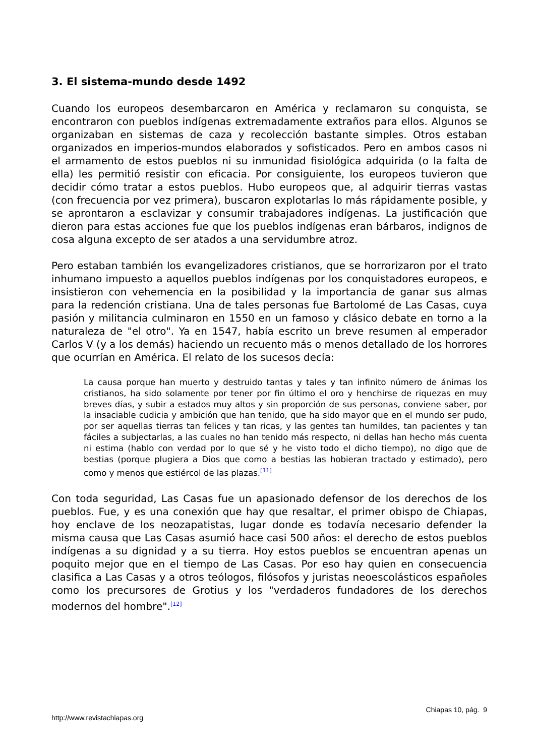3. El sistema-mundo desde 1492
Cuando los europeos desembarcaron en América y reclamaron su conquista, se encontraron con pueblos indígenas extremadamente extraños para ellos. Algunos se organizaban en sistemas de caza y recolección bastante simples. Otros estaban organizados en imperios-mundos elaborados y sofisticados. Pero en ambos casos ni el armamento de estos pueblos ni su inmunidad fisiológica adquirida (o la falta de ella) les permitió resistir con eficacia. Por consiguiente, los europeos tuvieron que decidir cómo tratar a estos pueblos. Hubo europeos que, al adquirir tierras vastas (con frecuencia por vez primera), buscaron explotarlas lo más rápidamente posible, y se aprontaron a esclavizar y consumir trabajadores indígenas. La justificación que dieron para estas acciones fue que los pueblos indígenas eran bárbaros, indignos de cosa alguna excepto de ser atados a una servidumbre atroz.
Pero estaban también los evangelizadores cristianos, que se horrorizaron por el trato inhumano impuesto a aquellos pueblos indígenas por los conquistadores europeos, e insistieron con vehemencia en la posibilidad y la importancia de ganar sus almas para la redención cristiana. Una de tales personas fue Bartolomé de Las Casas, cuya pasión y militancia culminaron en 1550 en un famoso y clásico debate en torno a la naturaleza de "el otro". Ya en 1547, había escrito un breve resumen al emperador Carlos V (y a los demás) haciendo un recuento más o menos detallado de los horrores que ocurrían en América. El relato de los sucesos decía:
La causa porque han muerto y destruido tantas y tales y tan infinito número de ánimas los cristianos, ha sido solamente por tener por fin último el oro y henchirse de riquezas en muy breves días, y subir a estados muy altos y sin proporción de sus personas, conviene saber, por la insaciable cudicia y ambición que han tenido, que ha sido mayor que en el mundo ser pudo, por ser aquellas tierras tan felices y tan ricas, y las gentes tan humildes, tan pacientes y tan fáciles a subjectarlas, a las cuales no han tenido más respecto, ni dellas han hecho más cuenta ni estima (hablo con verdad por lo que sé y he visto todo el dicho tiempo), no digo que de bestias (porque plugiera a Dios que como a bestias las hobieran tractado y estimado), pero como y menos que estiércol de las plazas.<sup>[11]</sup>
Con toda seguridad, Las Casas fue un apasionado defensor de los derechos de los pueblos. Fue, y es una conexión que hay que resaltar, el primer obispo de Chiapas, hoy enclave de los neozapatistas, lugar donde es todavía necesario defender la misma causa que Las Casas asumió hace casi 500 años: el derecho de estos pueblos indígenas a su dignidad y a su tierra. Hoy estos pueblos se encuentran apenas un poquito mejor que en el tiempo de Las Casas. Por eso hay quien en consecuencia clasifica a Las Casas y a otros teólogos, filósofos y juristas neoescolásticos españoles como los precursores de Grotius y los "verdaderos fundadores de los derechos modernos del hombre".<sup>[12]</sup>
Chiapas 10, pág. 9
http://www.revistachiapas.org